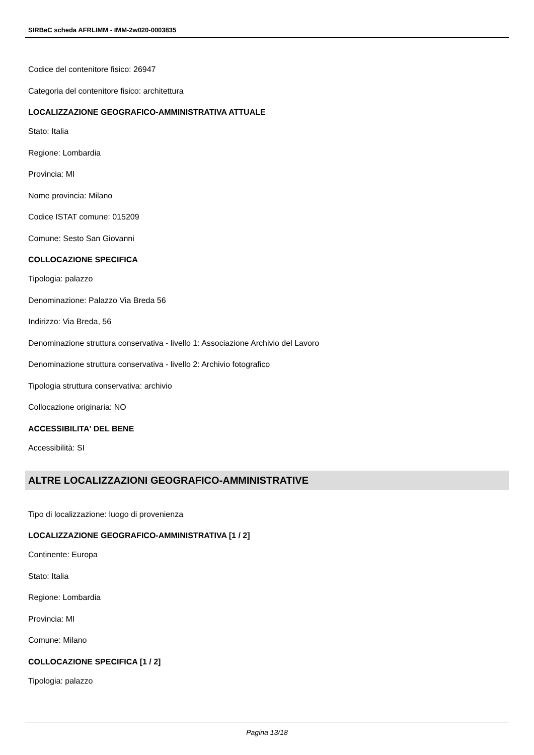SIRBeC scheda AFRLIMM - IMM-2w020-0003835
Codice del contenitore fisico: 26947
Categoria del contenitore fisico: architettura
LOCALIZZAZIONE GEOGRAFICO-AMMINISTRATIVA ATTUALE
Stato: Italia
Regione: Lombardia
Provincia: MI
Nome provincia: Milano
Codice ISTAT comune: 015209
Comune: Sesto San Giovanni
COLLOCAZIONE SPECIFICA
Tipologia: palazzo
Denominazione: Palazzo Via Breda 56
Indirizzo: Via Breda, 56
Denominazione struttura conservativa - livello 1: Associazione Archivio del Lavoro
Denominazione struttura conservativa - livello 2: Archivio fotografico
Tipologia struttura conservativa: archivio
Collocazione originaria: NO
ACCESSIBILITA' DEL BENE
Accessibilità: SI
ALTRE LOCALIZZAZIONI GEOGRAFICO-AMMINISTRATIVE
Tipo di localizzazione: luogo di provenienza
LOCALIZZAZIONE GEOGRAFICO-AMMINISTRATIVA [1 / 2]
Continente: Europa
Stato: Italia
Regione: Lombardia
Provincia: MI
Comune: Milano
COLLOCAZIONE SPECIFICA [1 / 2]
Tipologia: palazzo
Pagina 13/18